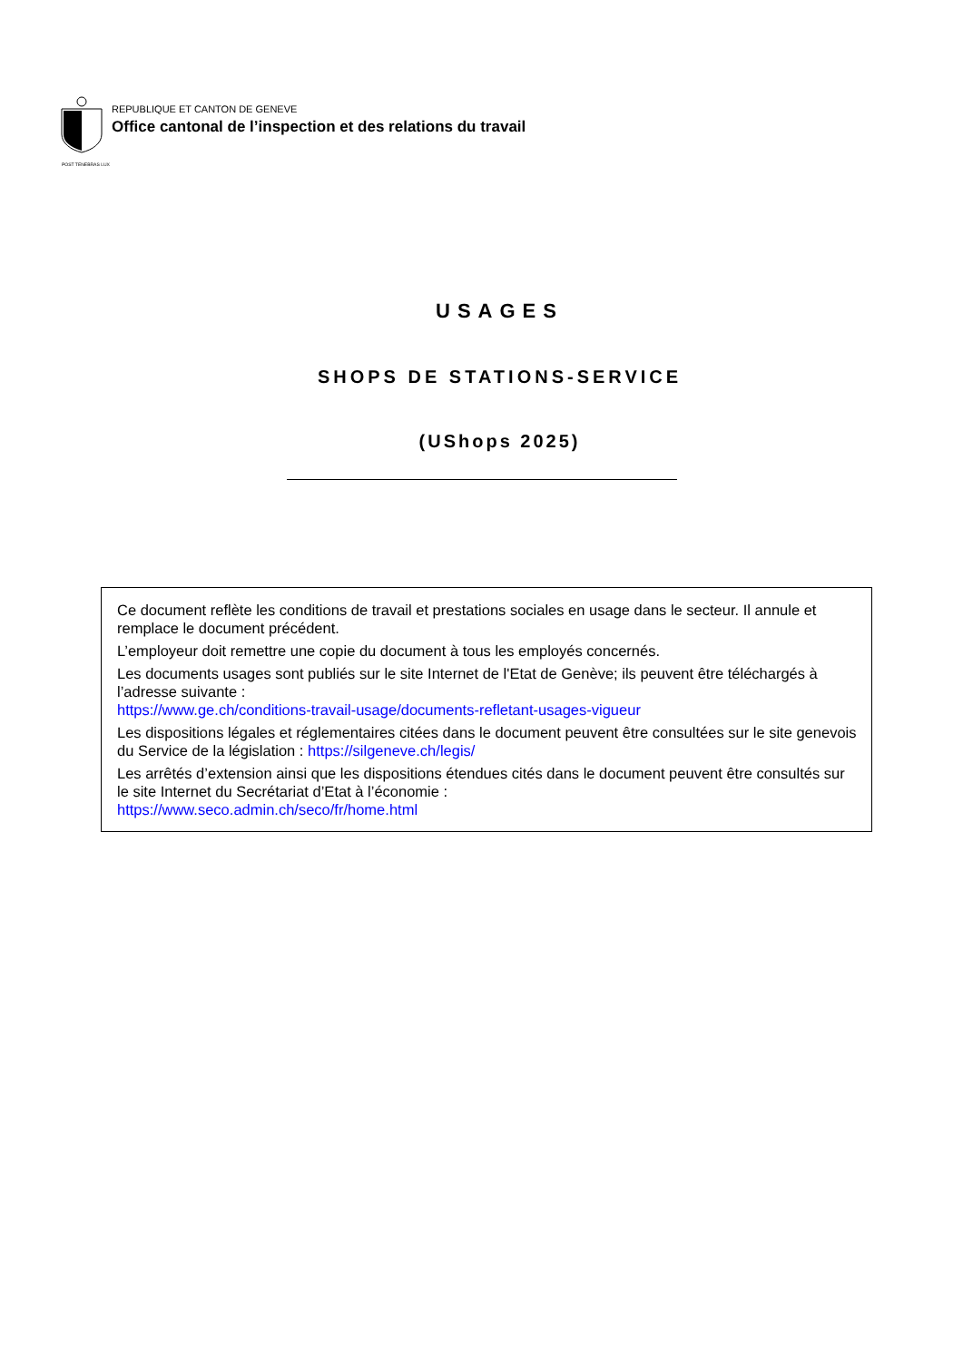REPUBLIQUE ET CANTON DE GENEVE
Office cantonal de l’inspection et des relations du travail
POST TENEBRAS LUX
USAGES
SHOPS DE STATIONS-SERVICE
(UShops 2025)
Ce document reflète les conditions de travail et prestations sociales en usage dans le secteur. Il annule et remplace le document précédent.
L’employeur doit remettre une copie du document à tous les employés concernés.
Les documents usages sont publiés sur le site Internet de l'Etat de Genève; ils peuvent être téléchargés à l’adresse suivante :
https://www.ge.ch/conditions-travail-usage/documents-refletant-usages-vigueur
Les dispositions légales et réglementaires citées dans le document peuvent être consultées sur le site genevois du Service de la législation : https://silgeneve.ch/legis/
Les arrêtés d’extension ainsi que les dispositions étendues cités dans le document peuvent être consultés sur le site Internet du Secrétariat d’Etat à l’économie :
https://www.seco.admin.ch/seco/fr/home.html